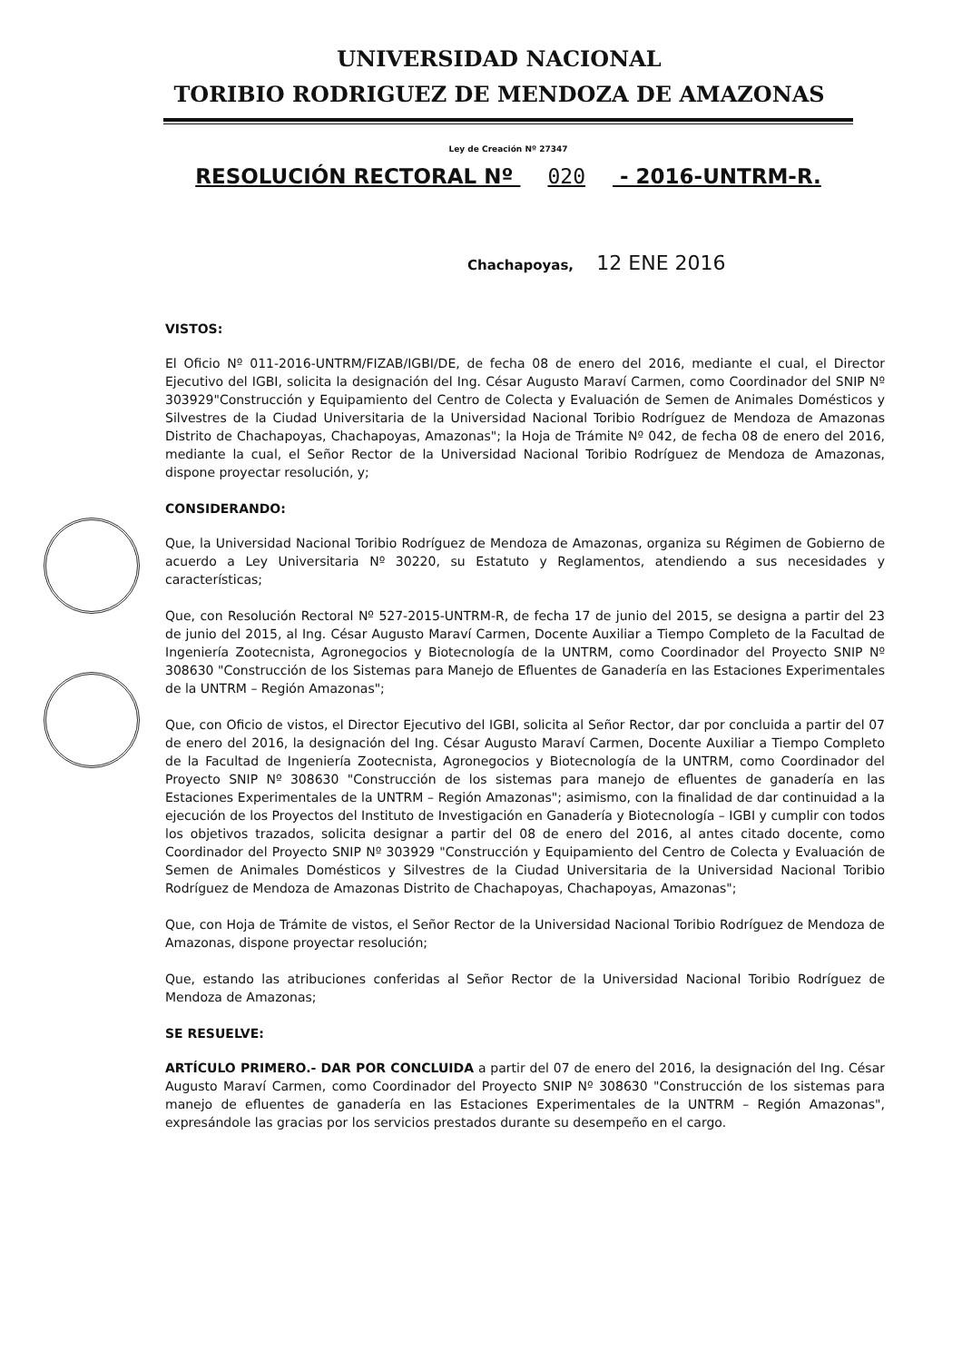UNIVERSIDAD NACIONAL
TORIBIO RODRIGUEZ DE MENDOZA DE AMAZONAS
Ley de Creación Nº 27347
RESOLUCIÓN RECTORAL Nº 020 - 2016-UNTRM-R.
Chachapoyas, 12 ENE 2016
VISTOS:
El Oficio Nº 011-2016-UNTRM/FIZAB/IGBI/DE, de fecha 08 de enero del 2016, mediante el cual, el Director Ejecutivo del IGBI, solicita la designación del Ing. César Augusto Maraví Carmen, como Coordinador del SNIP Nº 303929"Construcción y Equipamiento del Centro de Colecta y Evaluación de Semen de Animales Domésticos y Silvestres de la Ciudad Universitaria de la Universidad Nacional Toribio Rodríguez de Mendoza de Amazonas Distrito de Chachapoyas, Chachapoyas, Amazonas"; la Hoja de Trámite Nº 042, de fecha 08 de enero del 2016, mediante la cual, el Señor Rector de la Universidad Nacional Toribio Rodríguez de Mendoza de Amazonas, dispone proyectar resolución, y;
CONSIDERANDO:
Que, la Universidad Nacional Toribio Rodríguez de Mendoza de Amazonas, organiza su Régimen de Gobierno de acuerdo a Ley Universitaria Nº 30220, su Estatuto y Reglamentos, atendiendo a sus necesidades y características;
Que, con Resolución Rectoral Nº 527-2015-UNTRM-R, de fecha 17 de junio del 2015, se designa a partir del 23 de junio del 2015, al Ing. César Augusto Maraví Carmen, Docente Auxiliar a Tiempo Completo de la Facultad de Ingeniería Zootecnista, Agronegocios y Biotecnología de la UNTRM, como Coordinador del Proyecto SNIP Nº 308630 "Construcción de los Sistemas para Manejo de Efluentes de Ganadería en las Estaciones Experimentales de la UNTRM – Región Amazonas";
Que, con Oficio de vistos, el Director Ejecutivo del IGBI, solicita al Señor Rector, dar por concluida a partir del 07 de enero del 2016, la designación del Ing. César Augusto Maraví Carmen, Docente Auxiliar a Tiempo Completo de la Facultad de Ingeniería Zootecnista, Agronegocios y Biotecnología de la UNTRM, como Coordinador del Proyecto SNIP Nº 308630 "Construcción de los sistemas para manejo de efluentes de ganadería en las Estaciones Experimentales de la UNTRM – Región Amazonas"; asimismo, con la finalidad de dar continuidad a la ejecución de los Proyectos del Instituto de Investigación en Ganadería y Biotecnología – IGBI y cumplir con todos los objetivos trazados, solicita designar a partir del 08 de enero del 2016, al antes citado docente, como Coordinador del Proyecto SNIP Nº 303929 "Construcción y Equipamiento del Centro de Colecta y Evaluación de Semen de Animales Domésticos y Silvestres de la Ciudad Universitaria de la Universidad Nacional Toribio Rodríguez de Mendoza de Amazonas Distrito de Chachapoyas, Chachapoyas, Amazonas";
Que, con Hoja de Trámite de vistos, el Señor Rector de la Universidad Nacional Toribio Rodríguez de Mendoza de Amazonas, dispone proyectar resolución;
Que, estando las atribuciones conferidas al Señor Rector de la Universidad Nacional Toribio Rodríguez de Mendoza de Amazonas;
SE RESUELVE:
ARTÍCULO PRIMERO.- DAR POR CONCLUIDA a partir del 07 de enero del 2016, la designación del Ing. César Augusto Maraví Carmen, como Coordinador del Proyecto SNIP Nº 308630 "Construcción de los sistemas para manejo de efluentes de ganadería en las Estaciones Experimentales de la UNTRM – Región Amazonas", expresándole las gracias por los servicios prestados durante su desempeño en el cargo.